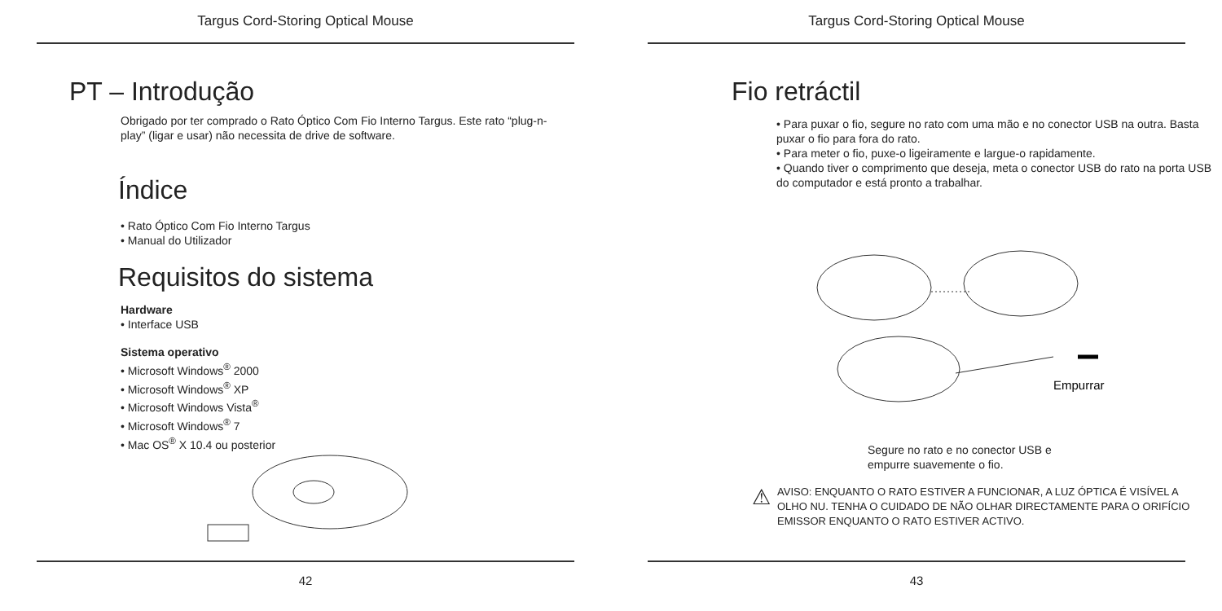Targus Cord-Storing Optical Mouse
PT – Introdução
Obrigado por ter comprado o Rato Óptico Com Fio Interno Targus. Este rato “plug-n-play” (ligar e usar) não necessita de drive de software.
Índice
• Rato Óptico Com Fio Interno Targus
• Manual do Utilizador
Requisitos do sistema
Hardware
• Interface USB
Sistema operativo
• Microsoft Windows<sup>®</sup> 2000
• Microsoft Windows<sup>®</sup> XP
• Microsoft Windows Vista<sup>®</sup>
• Microsoft Windows<sup>®</sup> 7
• Mac OS<sup>®</sup> X 10.4 ou posterior
42
Targus Cord-Storing Optical Mouse
Fio retráctil
• Para puxar o fio, segure no rato com uma mão e no conector USB na outra. Basta puxar o fio para fora do rato.
• Para meter o fio, puxe-o ligeiramente e largue-o rapidamente.
• Quando tiver o comprimento que deseja, meta o conector USB do rato na porta USB do computador e está pronto a trabalhar.
Empurrar
Segure no rato e no conector USB e
empurre suavemente o fio.
⚠
AVISO: ENQUANTO O RATO ESTIVER A FUNCIONAR, A LUZ ÓPTICA É VISÍVEL A OLHO NU. TENHA O CUIDADO DE NÃO OLHAR DIRECTAMENTE PARA O ORIFÍCIO EMISSOR ENQUANTO O RATO ESTIVER ACTIVO.
43